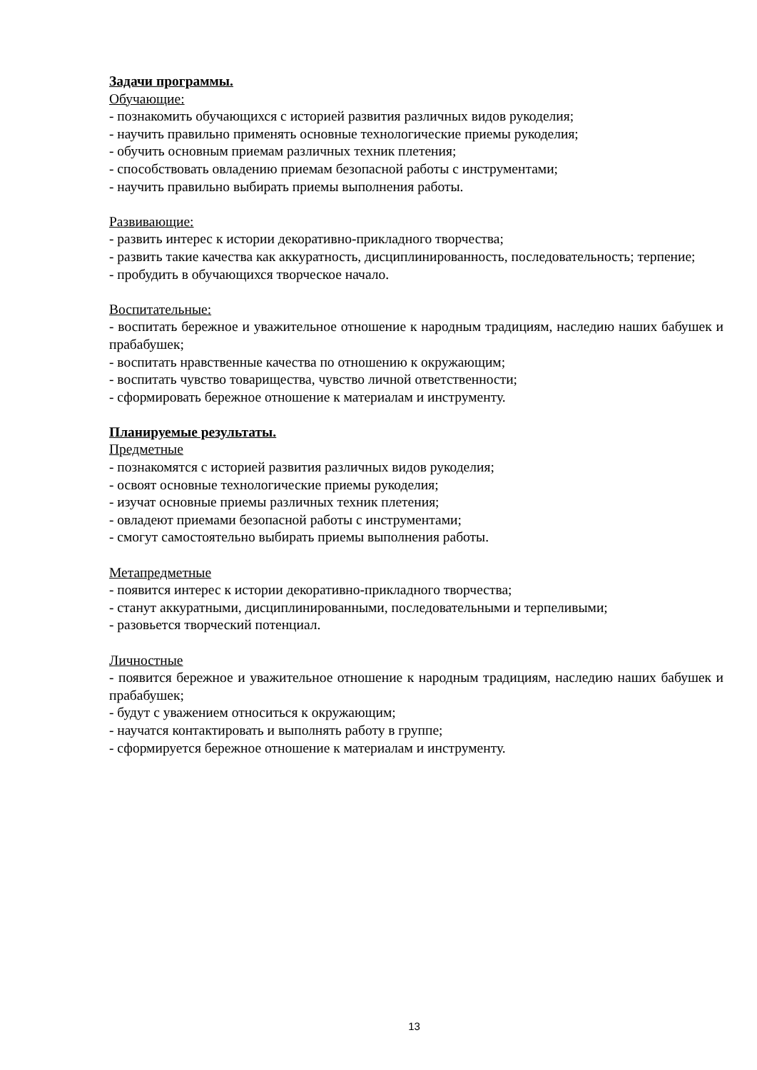Задачи программы.
Обучающие:
- познакомить обучающихся с историей развития различных видов рукоделия;
- научить правильно применять основные технологические приемы рукоделия;
- обучить основным приемам различных техник плетения;
- способствовать овладению приемам безопасной работы с инструментами;
- научить правильно выбирать приемы выполнения работы.
Развивающие:
- развить интерес к истории декоративно-прикладного творчества;
- развить такие качества как аккуратность, дисциплинированность, последовательность; терпение;
- пробудить в обучающихся творческое начало.
Воспитательные:
- воспитать бережное и уважительное отношение к народным традициям, наследию наших бабушек и прабабушек;
- воспитать нравственные качества по отношению к окружающим;
- воспитать чувство товарищества, чувство личной ответственности;
- сформировать бережное отношение к материалам и инструменту.
Планируемые результаты.
Предметные
- познакомятся с историей развития различных видов рукоделия;
- освоят основные технологические приемы рукоделия;
- изучат основные приемы различных техник плетения;
- овладеют приемами безопасной работы с инструментами;
- смогут самостоятельно выбирать приемы выполнения работы.
Метапредметные
- появится интерес к истории декоративно-прикладного творчества;
- станут аккуратными, дисциплинированными, последовательными и терпеливыми;
- разовьется творческий потенциал.
Личностные
- появится бережное и уважительное отношение к народным традициям, наследию наших бабушек и прабабушек;
- будут с уважением относиться к окружающим;
- научатся контактировать и выполнять работу в группе;
- сформируется бережное отношение к материалам и инструменту.
13